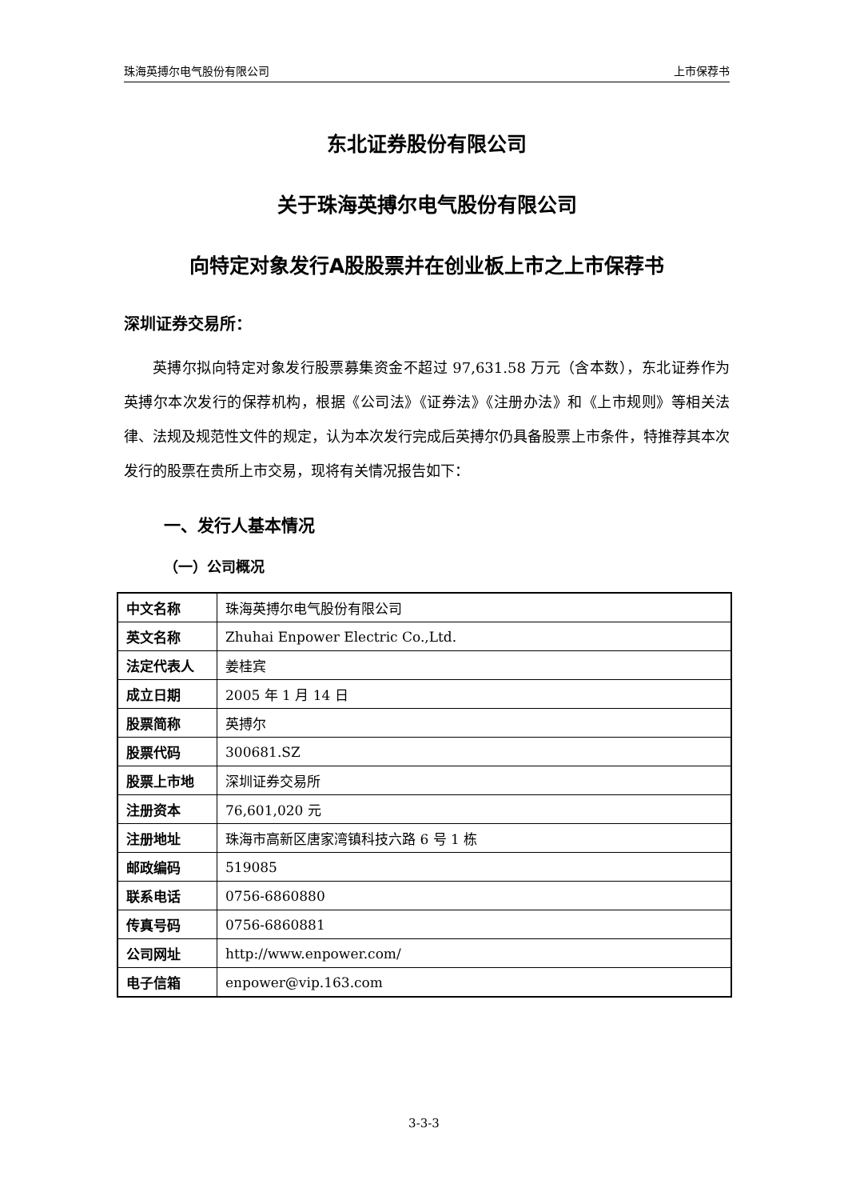珠海英搏尔电气股份有限公司 上市保荐书
东北证券股份有限公司
关于珠海英搏尔电气股份有限公司
向特定对象发行A股股票并在创业板上市之上市保荐书
深圳证券交易所：
英搏尔拟向特定对象发行股票募集资金不超过 97,631.58 万元（含本数），东北证券作为英搏尔本次发行的保荐机构，根据《公司法》《证券法》《注册办法》和《上市规则》等相关法律、法规及规范性文件的规定，认为本次发行完成后英搏尔仍具备股票上市条件，特推荐其本次发行的股票在贵所上市交易，现将有关情况报告如下：
一、发行人基本情况
（一）公司概况
| 中文名称 | 珠海英搏尔电气股份有限公司 |
| 英文名称 | Zhuhai Enpower Electric Co.,Ltd. |
| 法定代表人 | 姜桂宾 |
| 成立日期 | 2005 年 1 月 14 日 |
| 股票简称 | 英搏尔 |
| 股票代码 | 300681.SZ |
| 股票上市地 | 深圳证券交易所 |
| 注册资本 | 76,601,020 元 |
| 注册地址 | 珠海市高新区唐家湾镇科技六路 6 号 1 栋 |
| 邮政编码 | 519085 |
| 联系电话 | 0756-6860880 |
| 传真号码 | 0756-6860881 |
| 公司网址 | http://www.enpower.com/ |
| 电子信箱 | enpower@vip.163.com |
3-3-3